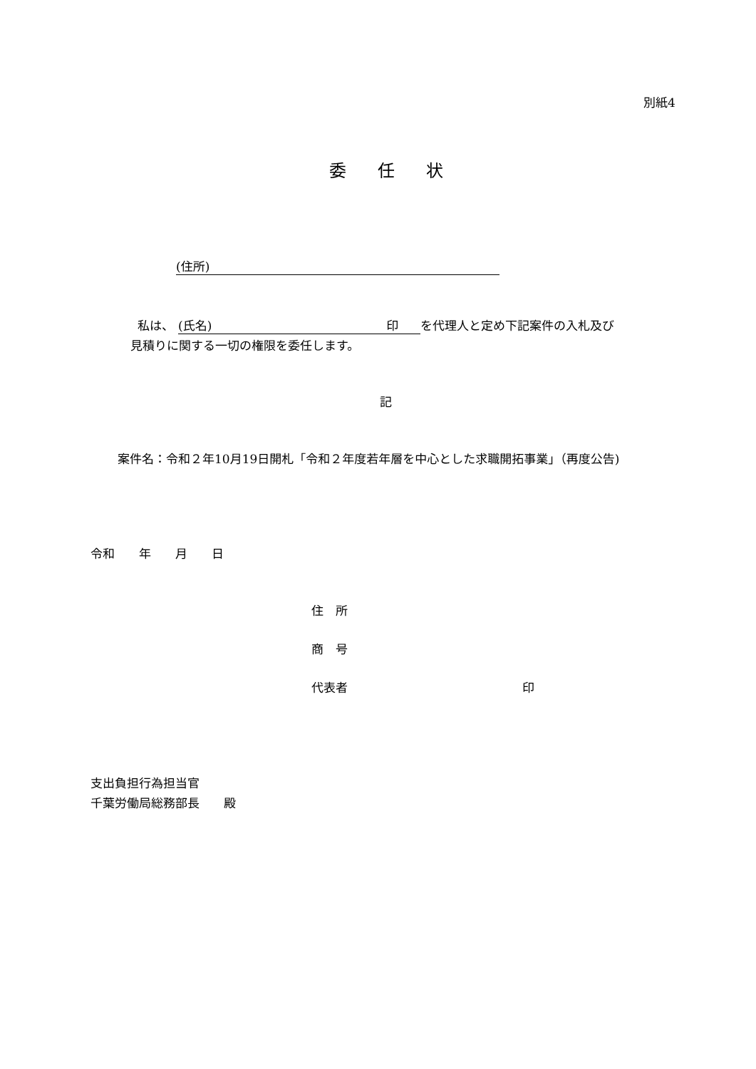別紙4
委任状
(住所)
私は、 (氏名) 印 を代理人と定め下記案件の入札及び
見積りに関する一切の権限を委任します。
記
案件名：令和２年10月19日開札「令和２年度若年層を中心とした求職開拓事業」（再度公告)
令和　　年　　月　　日
住　所
商　号
代表者 印
支出負担行為担当官
千葉労働局総務部長　　殿